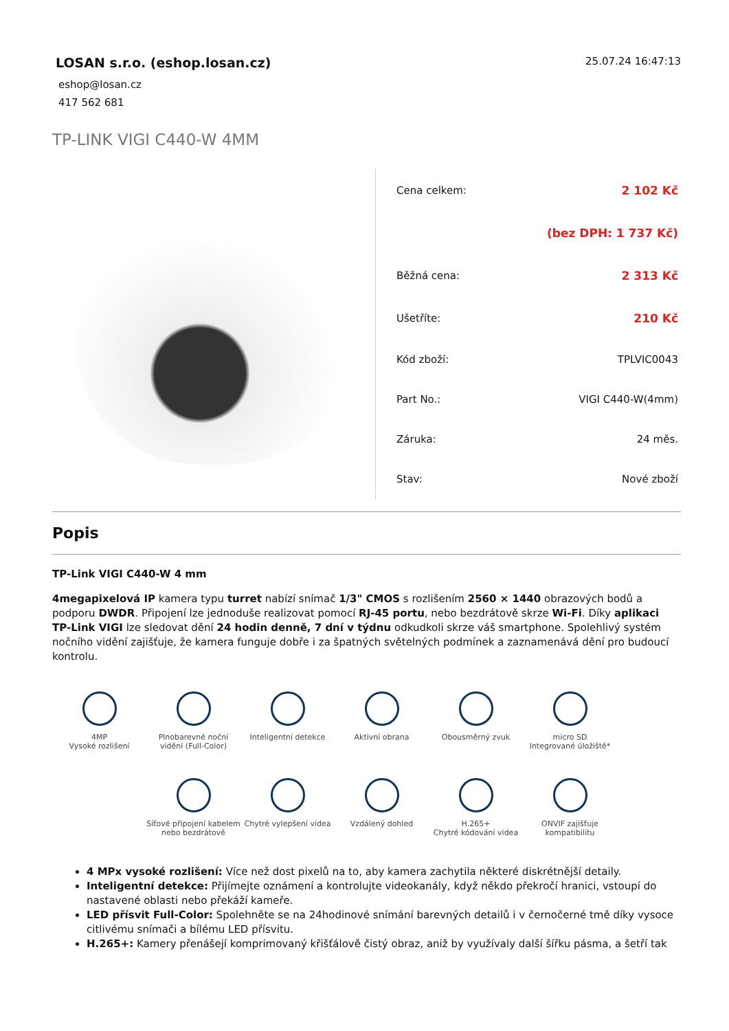LOSAN s.r.o. (eshop.losan.cz)
eshop@losan.cz
417 562 681
25.07.24 16:47:13
TP-LINK VIGI C440-W 4MM
| Cena celkem: | 2 102 Kč |
| | (bez DPH: 1 737 Kč) |
| Běžná cena: | 2 313 Kč |
| Ušetříte: | 210 Kč |
| Kód zboží: | TPLVIC0043 |
| Part No.: | VIGI C440-W(4mm) |
| Záruka: | 24 měs. |
| Stav: | Nové zboží |
Popis
TP-Link VIGI C440-W 4 mm
4megapixelová IP kamera typu turret nabízí snímač 1/3" CMOS s rozlišením 2560 × 1440 obrazových bodů a podporu DWDR. Připojení lze jednoduše realizovat pomocí RJ-45 portu, nebo bezdrátově skrze Wi-Fi. Díky aplikaci TP-Link VIGI lze sledovat dění 24 hodin denně, 7 dní v týdnu odkudkoli skrze váš smartphone. Spolehlivý systém nočního vidění zajišťuje, že kamera funguje dobře i za špatných světelných podmínek a zaznamenává dění pro budoucí kontrolu.
4MP
Vysoké rozlišení
Plnobarevné noční vidění (Full-Color)
Inteligentní detekce
Aktivní obrana
Obousměrný zvuk
micro SD
Integrované úložiště*
Síťové připojení kabelem nebo bezdrátově
Chytré vylepšení videa
Vzdálený dohled
H.265+
Chytré kódování videa
ONVIF zajišťuje kompatibilitu
4 MPx vysoké rozlišení: Více než dost pixelů na to, aby kamera zachytila některé diskrétnější detaily.
Inteligentní detekce: Přijímejte oznámení a kontrolujte videokanály, když někdo překročí hranici, vstoupí do nastavené oblasti nebo překáží kameře.
LED přísvit Full-Color: Spolehněte se na 24hodinové snímání barevných detailů i v černočerné tmě díky vysoce citlivému snímači a bílému LED přísvitu.
H.265+: Kamery přenášejí komprimovaný křišťálově čistý obraz, aniž by využívaly další šířku pásma, a šetří tak